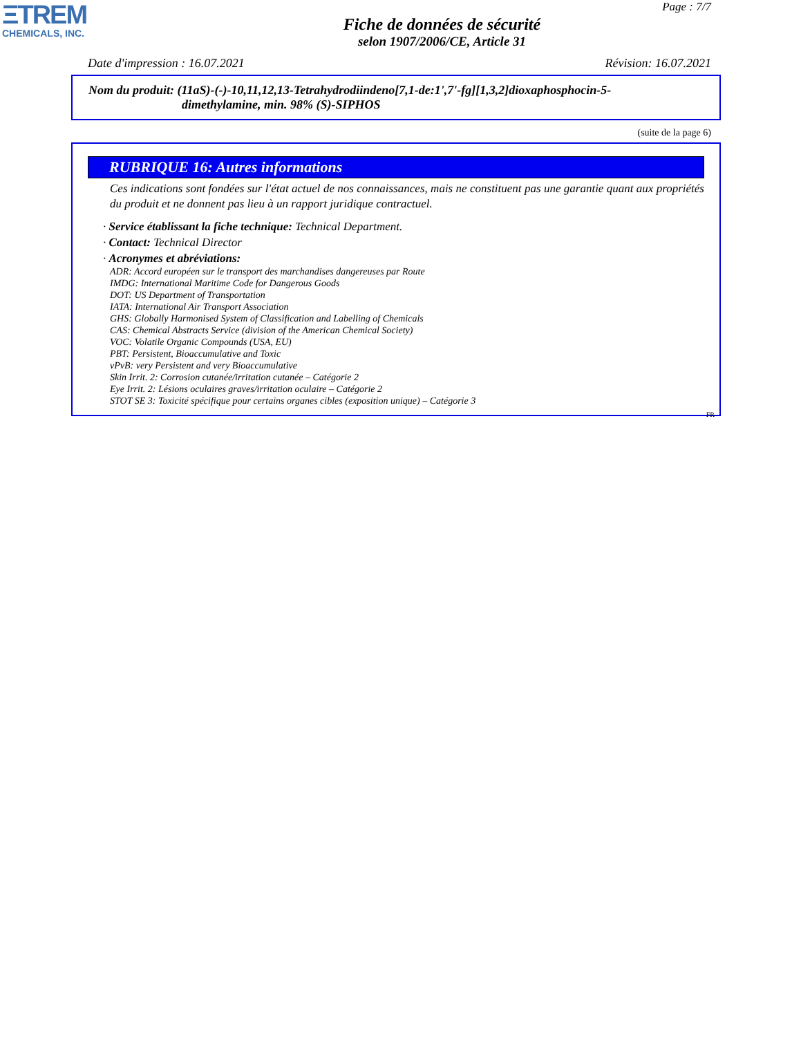ΞTREM
CHEMICALS, INC.
Page : 7/7
Fiche de données de sécurité
selon 1907/2006/CE, Article 31
Date d'impression : 16.07.2021 Révision: 16.07.2021
Nom du produit: (11aS)-(-)-10,11,12,13-Tetrahydrodiindeno[7,1-de:1',7'-fg][1,3,2]dioxaphosphocin-5-
dimethylamine, min. 98% (S)-SIPHOS
(suite de la page 6)
RUBRIQUE 16: Autres informations
Ces indications sont fondées sur l'état actuel de nos connaissances, mais ne constituent pas une garantie quant aux propriétés du produit et ne donnent pas lieu à un rapport juridique contractuel.
· Service établissant la fiche technique: Technical Department.
· Contact: Technical Director
· Acronymes et abréviations:
ADR: Accord européen sur le transport des marchandises dangereuses par Route
IMDG: International Maritime Code for Dangerous Goods
DOT: US Department of Transportation
IATA: International Air Transport Association
GHS: Globally Harmonised System of Classification and Labelling of Chemicals
CAS: Chemical Abstracts Service (division of the American Chemical Society)
VOC: Volatile Organic Compounds (USA, EU)
PBT: Persistent, Bioaccumulative and Toxic
vPvB: very Persistent and very Bioaccumulative
Skin Irrit. 2: Corrosion cutanée/irritation cutanée – Catégorie 2
Eye Irrit. 2: Lésions oculaires graves/irritation oculaire – Catégorie 2
STOT SE 3: Toxicité spécifique pour certains organes cibles (exposition unique) – Catégorie 3
FR